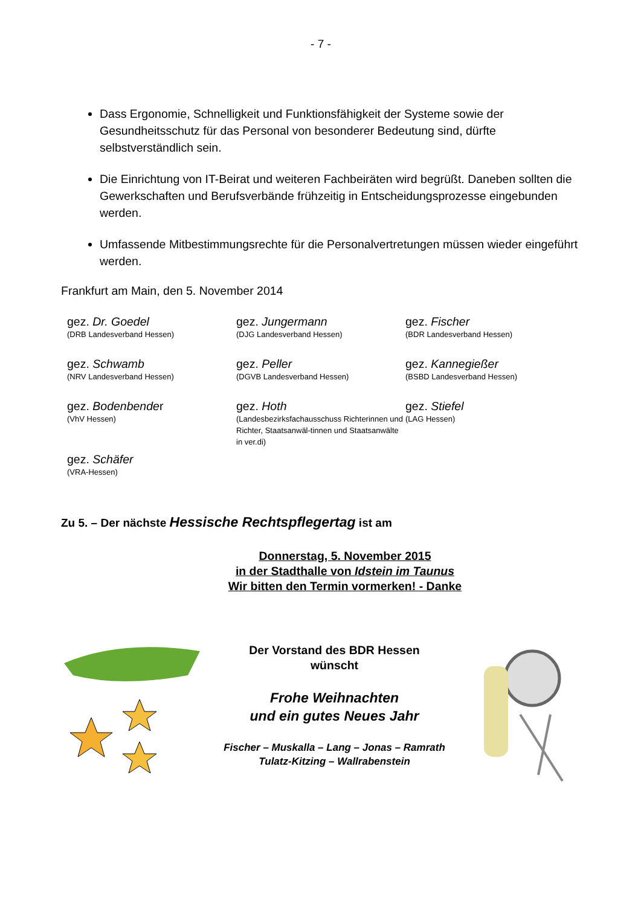- 7 -
Dass Ergonomie, Schnelligkeit und Funktionsfähigkeit der Systeme sowie der Gesundheitsschutz für das Personal von besonderer Bedeutung sind, dürfte selbstverständlich sein.
Die Einrichtung von IT-Beirat und weiteren Fachbeiräten wird begrüßt. Daneben sollten die Gewerkschaften und Berufsverbände frühzeitig in Entscheidungsprozesse eingebunden werden.
Umfassende Mitbestimmungsrechte für die Personalvertretungen müssen wieder eingeführt werden.
Frankfurt am Main, den 5. November 2014
gez. Dr. Goedel
(DRB Landesverband Hessen)
gez. Jungermann
(DJG Landesverband Hessen)
gez. Fischer
(BDR Landesverband Hessen)
gez. Schwamb
(NRV Landesverband Hessen)
gez. Peller
(DGVB Landesverband Hessen)
gez. Kannegießer
(BSBD Landesverband Hessen)
gez. Bodenbender
(VhV Hessen)
gez. Hoth
(Landesbezirksfachausschuss Richterinnen und Richter, Staatsanwäl-tinnen und Staatsanwälte in ver.di)
gez. Stiefel
(LAG Hessen)
gez. Schäfer
(VRA-Hessen)
Zu 5. – Der nächste Hessische Rechtspflegertag ist am
Donnerstag, 5. November 2015
in der Stadthalle von Idstein im Taunus
Wir bitten den Termin vormerken! - Danke
Der Vorstand des BDR Hessen
wünscht
Frohe Weihnachten
und ein gutes Neues Jahr
Fischer – Muskalla – Lang – Jonas – Ramrath
Tulatz-Kitzing – Wallrabenstein